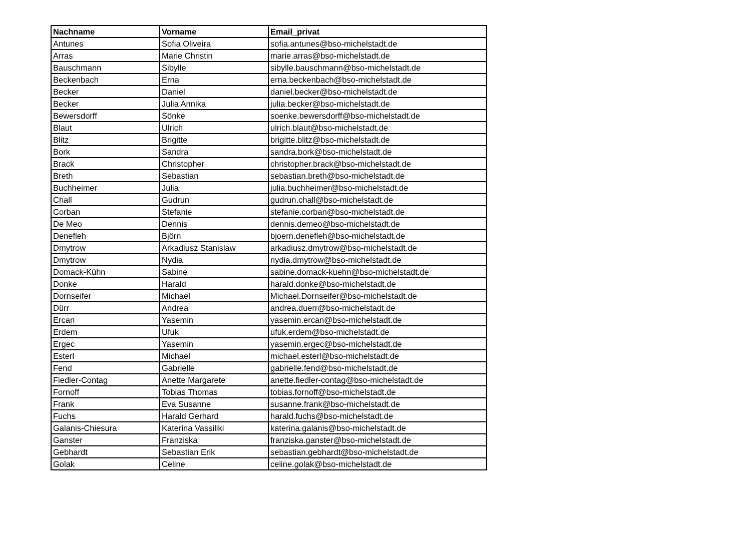| Nachname | Vorname | Email_privat |
| --- | --- | --- |
| Antunes | Sofia Oliveira | sofia.antunes@bso-michelstadt.de |
| Arras | Marie Christin | marie.arras@bso-michelstadt.de |
| Bauschmann | Sibylle | sibylle.bauschmann@bso-michelstadt.de |
| Beckenbach | Erna | erna.beckenbach@bso-michelstadt.de |
| Becker | Daniel | daniel.becker@bso-michelstadt.de |
| Becker | Julia Annika | julia.becker@bso-michelstadt.de |
| Bewersdorff | Sönke | soenke.bewersdorff@bso-michelstadt.de |
| Blaut | Ulrich | ulrich.blaut@bso-michelstadt.de |
| Blitz | Brigitte | brigitte.blitz@bso-michelstadt.de |
| Bork | Sandra | sandra.bork@bso-michelstadt.de |
| Brack | Christopher | christopher.brack@bso-michelstadt.de |
| Breth | Sebastian | sebastian.breth@bso-michelstadt.de |
| Buchheimer | Julia | julia.buchheimer@bso-michelstadt.de |
| Chall | Gudrun | gudrun.chall@bso-michelstadt.de |
| Corban | Stefanie | stefanie.corban@bso-michelstadt.de |
| De Meo | Dennis | dennis.demeo@bso-michelstadt.de |
| Denefleh | Björn | bjoern.denefleh@bso-michelstadt.de |
| Dmytrow | Arkadiusz Stanislaw | arkadiusz.dmytrow@bso-michelstadt.de |
| Dmytrow | Nydia | nydia.dmytrow@bso-michelstadt.de |
| Domack-Kühn | Sabine | sabine.domack-kuehn@bso-michelstadt.de |
| Donke | Harald | harald.donke@bso-michelstadt.de |
| Dornseifer | Michael | Michael.Dornseifer@bso-michelstadt.de |
| Dürr | Andrea | andrea.duerr@bso-michelstadt.de |
| Ercan | Yasemin | yasemin.ercan@bso-michelstadt.de |
| Erdem | Ufuk | ufuk.erdem@bso-michelstadt.de |
| Ergec | Yasemin | yasemin.ergec@bso-michelstadt.de |
| Esterl | Michael | michael.esterl@bso-michelstadt.de |
| Fend | Gabrielle | gabrielle.fend@bso-michelstadt.de |
| Fiedler-Contag | Anette Margarete | anette.fiedler-contag@bso-michelstadt.de |
| Fornoff | Tobias Thomas | tobias.fornoff@bso-michelstadt.de |
| Frank | Eva Susanne | susanne.frank@bso-michelstadt.de |
| Fuchs | Harald Gerhard | harald.fuchs@bso-michelstadt.de |
| Galanis-Chiesura | Katerina Vassiliki | katerina.galanis@bso-michelstadt.de |
| Ganster | Franziska | franziska.ganster@bso-michelstadt.de |
| Gebhardt | Sebastian Erik | sebastian.gebhardt@bso-michelstadt.de |
| Golak | Celine | celine.golak@bso-michelstadt.de |